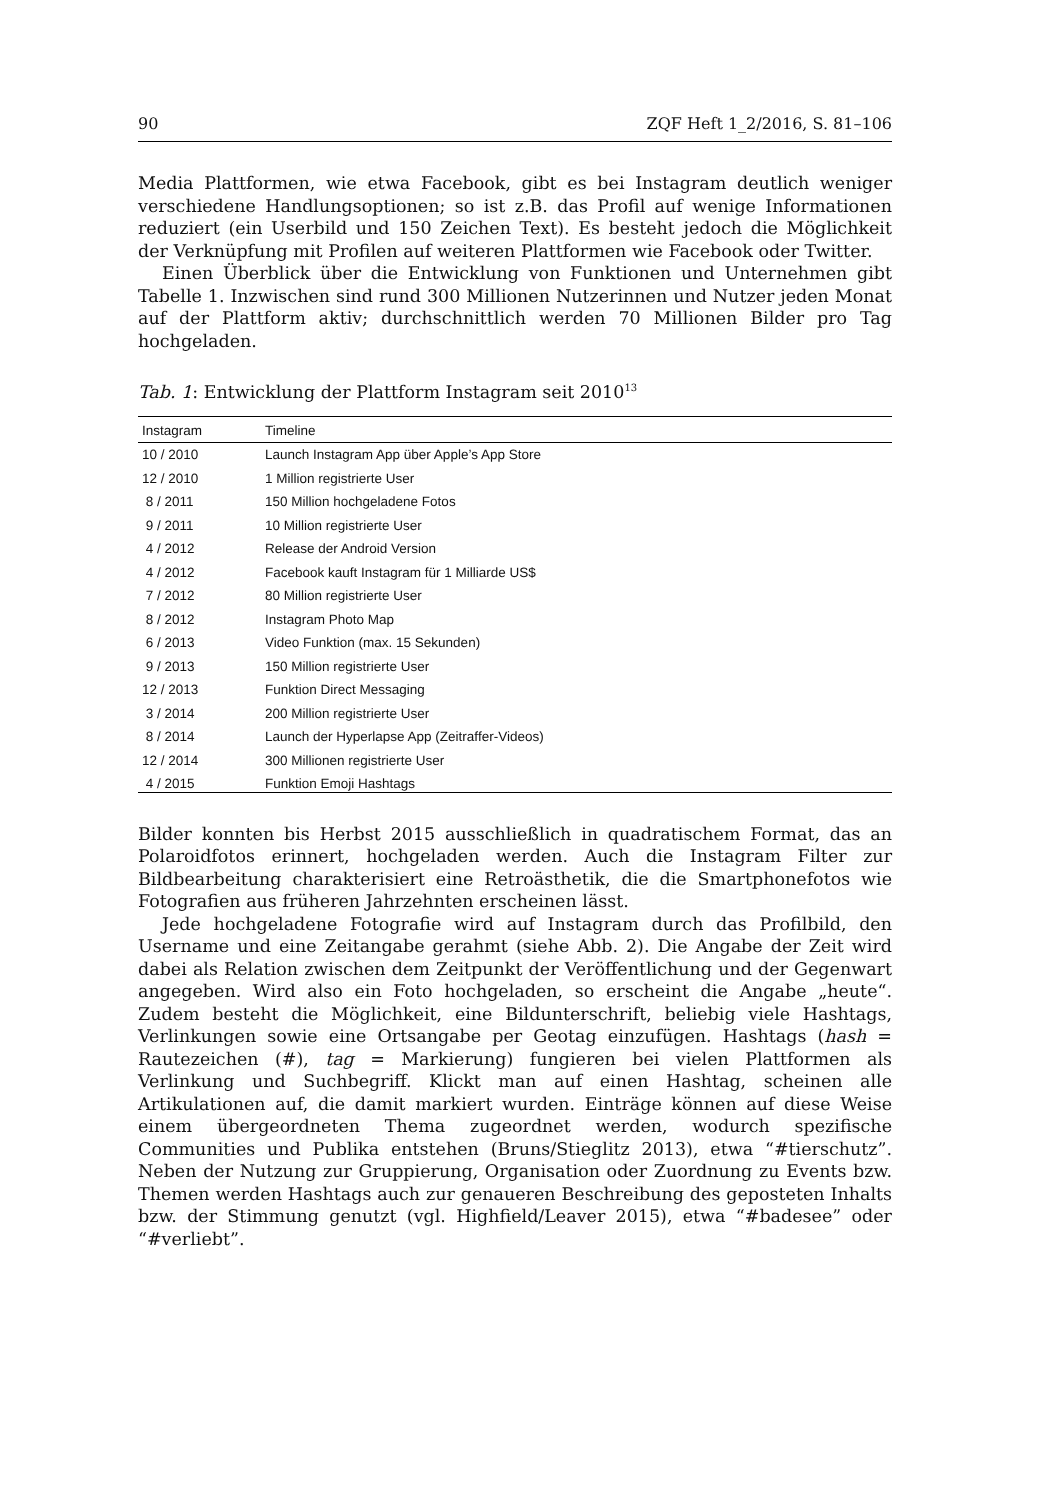90 ZQF Heft 1_2/2016, S. 81–106
Media Plattformen, wie etwa Facebook, gibt es bei Instagram deutlich weniger verschiedene Handlungsoptionen; so ist z.B. das Profil auf wenige Informationen reduziert (ein Userbild und 150 Zeichen Text). Es besteht jedoch die Möglichkeit der Verknüpfung mit Profilen auf weiteren Plattformen wie Facebook oder Twitter.
Einen Überblick über die Entwicklung von Funktionen und Unternehmen gibt Tabelle 1. Inzwischen sind rund 300 Millionen Nutzerinnen und Nutzer jeden Monat auf der Plattform aktiv; durchschnittlich werden 70 Millionen Bilder pro Tag hochgeladen.
Tab. 1: Entwicklung der Plattform Instagram seit 2010<sup>13</sup>
| Instagram | Timeline |
| --- | --- |
| 10 / 2010 | Launch Instagram App über Apple’s App Store |
| 12 / 2010 | 1 Million registrierte User |
| 8 / 2011 | 150 Million hochgeladene Fotos |
| 9 / 2011 | 10 Million registrierte User |
| 4 / 2012 | Release der Android Version |
| 4 / 2012 | Facebook kauft Instagram für 1 Milliarde US$ |
| 7 / 2012 | 80 Million registrierte User |
| 8 / 2012 | Instagram Photo Map |
| 6 / 2013 | Video Funktion (max. 15 Sekunden) |
| 9 / 2013 | 150 Million registrierte User |
| 12 / 2013 | Funktion Direct Messaging |
| 3 / 2014 | 200 Million registrierte User |
| 8 / 2014 | Launch der Hyperlapse App (Zeitraffer-Videos) |
| 12 / 2014 | 300 Millionen registrierte User |
| 4 / 2015 | Funktion Emoji Hashtags |
Bilder konnten bis Herbst 2015 ausschließlich in quadratischem Format, das an Polaroidfotos erinnert, hochgeladen werden. Auch die Instagram Filter zur Bildbearbeitung charakterisiert eine Retroästhetik, die die Smartphonefotos wie Fotografien aus früheren Jahrzehnten erscheinen lässt.
Jede hochgeladene Fotografie wird auf Instagram durch das Profilbild, den Username und eine Zeitangabe gerahmt (siehe Abb. 2). Die Angabe der Zeit wird dabei als Relation zwischen dem Zeitpunkt der Veröffentlichung und der Gegenwart angegeben. Wird also ein Foto hochgeladen, so erscheint die Angabe „heute“. Zudem besteht die Möglichkeit, eine Bildunterschrift, beliebig viele Hashtags, Verlinkungen sowie eine Ortsangabe per Geotag einzufügen. Hashtags (hash = Rautezeichen (#), tag = Markierung) fungieren bei vielen Plattformen als Verlinkung und Suchbegriff. Klickt man auf einen Hashtag, scheinen alle Artikulationen auf, die damit markiert wurden. Einträge können auf diese Weise einem übergeordneten Thema zugeordnet werden, wodurch spezifische Communities und Publika entstehen (Bruns/Stieglitz 2013), etwa “#tierschutz”. Neben der Nutzung zur Gruppierung, Organisation oder Zuordnung zu Events bzw. Themen werden Hashtags auch zur genaueren Beschreibung des geposteten Inhalts bzw. der Stimmung genutzt (vgl. Highfield/Leaver 2015), etwa “#badesee” oder “#verliebt”.